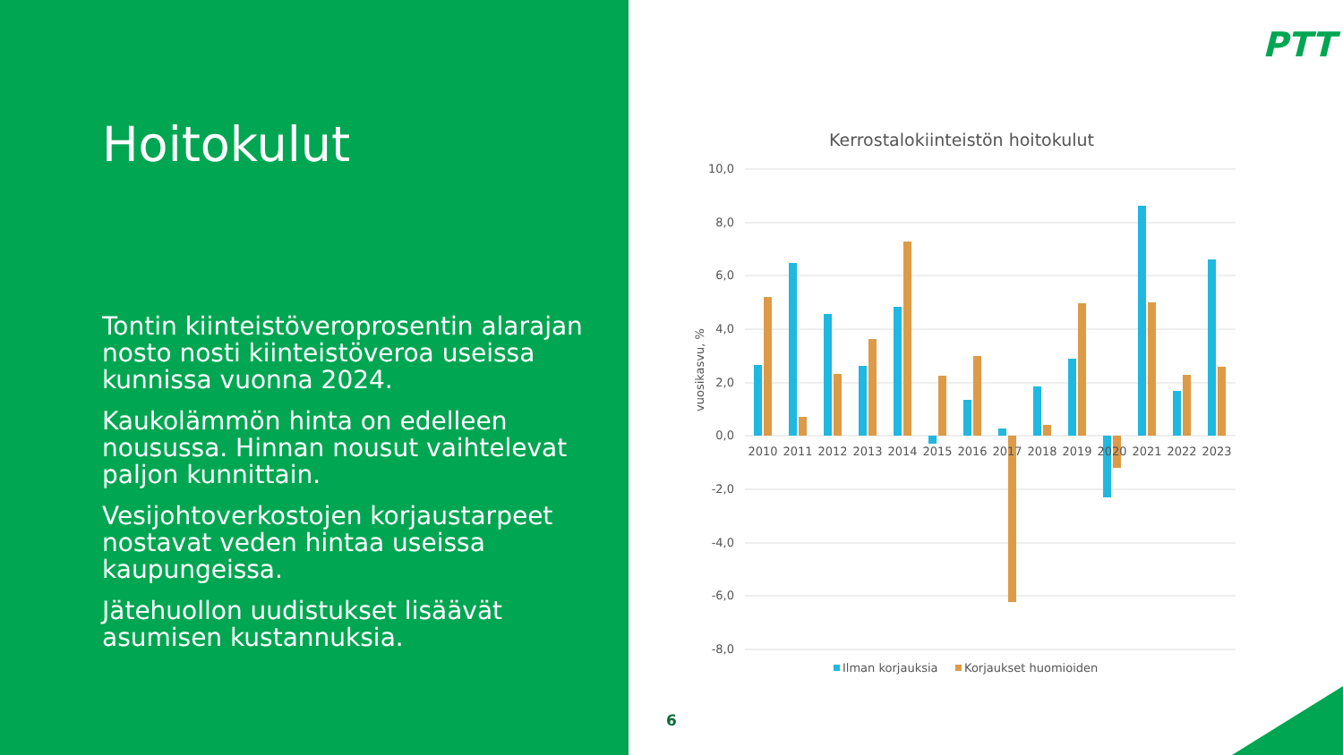Hoitokulut
Tontin kiinteistöveroprosentin alarajan nosto nosti kiinteistöveroa useissa kunnissa vuonna 2024.
Kaukolämmön hinta on edelleen nousussa. Hinnan nousut vaihtelevat paljon kunnittain.
Vesijohtoverkostojen korjaustarpeet nostavat veden hintaa useissa kaupungeissa.
Jätehuollon uudistukset lisäävät asumisen kustannuksia.
PTT
Kerrostalokiinteistön hoitokulut
10,0
8,0
6,0
4,0
2,0
0,0
-2,0
-4,0
-6,0
-8,0
vuosikasvu, %
2010
2011
2012
2013
2014
2015
2016
2017
2018
2019
2020
2021
2022
2023
Ilman korjauksia
Korjaukset huomioiden
6